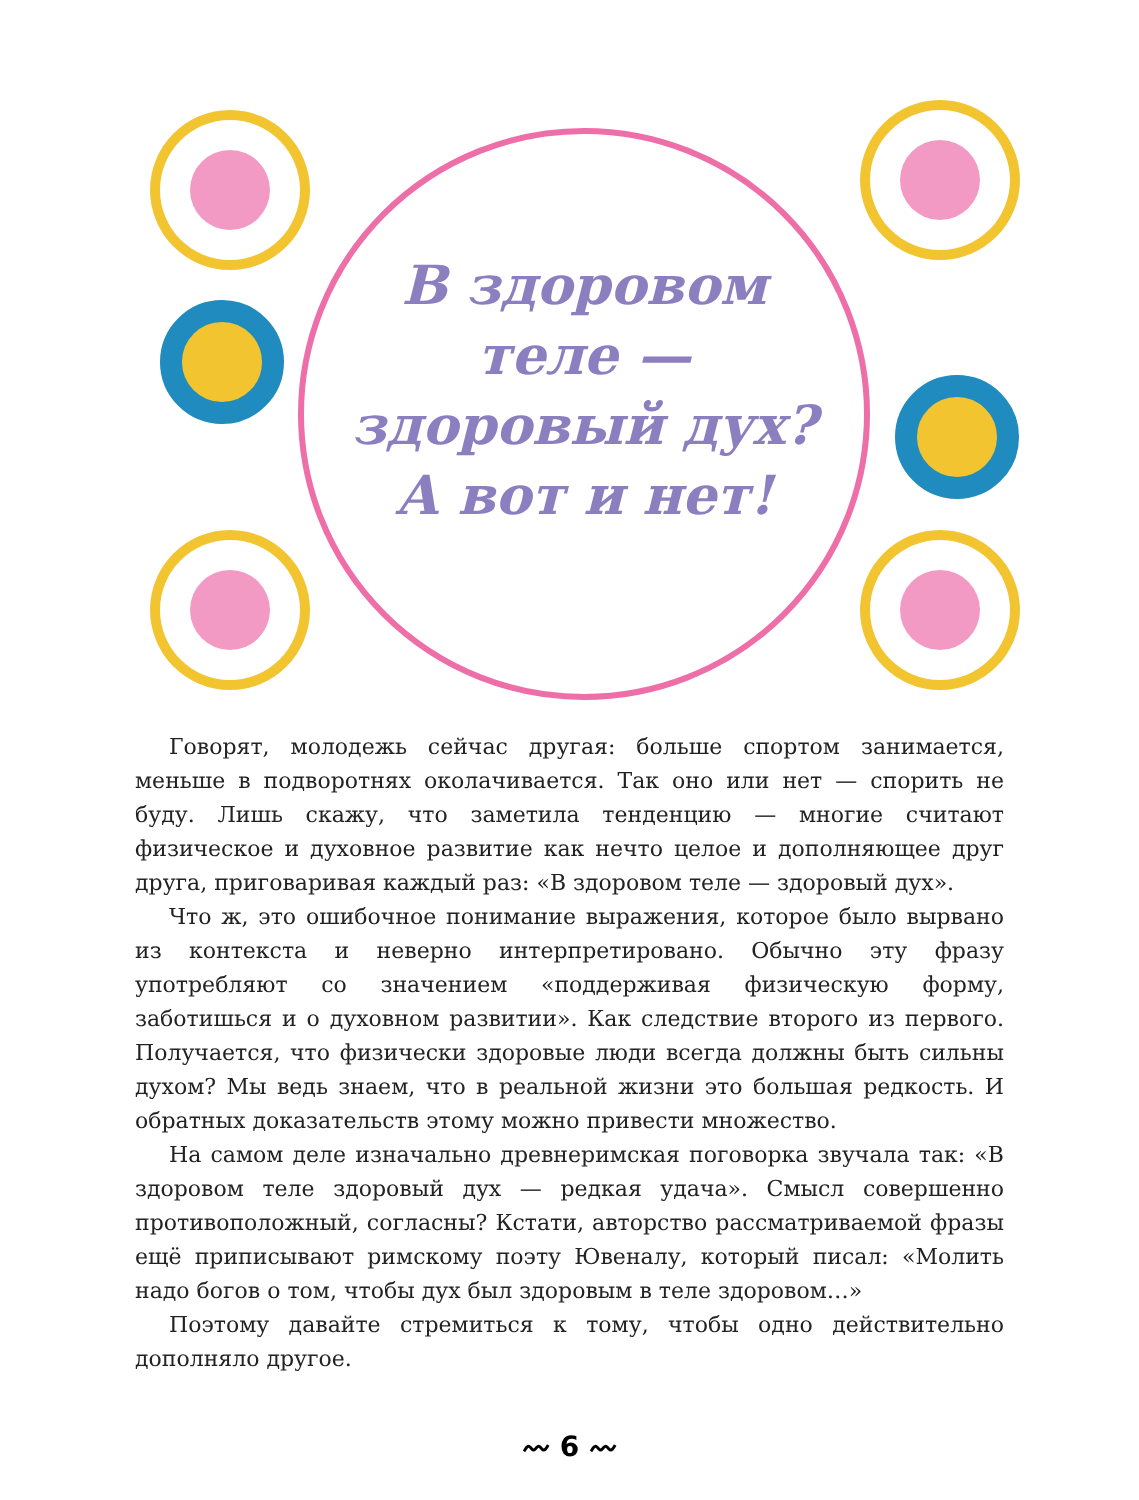В здоровом
теле —
здоровый дух?
А вот и нет!
Говорят, молодежь сейчас другая: больше спортом занимается, меньше в подворотнях околачивается. Так оно или нет — спорить не буду. Лишь скажу, что заметила тенденцию — многие считают физическое и духовное развитие как нечто целое и дополняющее друг друга, приговаривая каждый раз: «В здоровом теле — здоровый дух».
Что ж, это ошибочное понимание выражения, которое было вырвано из контекста и неверно интерпретировано. Обычно эту фразу употребляют со значением «поддерживая физическую форму, заботишься и о духовном развитии». Как следствие второго из первого. Получается, что физически здоровые люди всегда должны быть сильны духом? Мы ведь знаем, что в реальной жизни это большая редкость. И обратных доказательств этому можно привести множество.
На самом деле изначально древнеримская поговорка звучала так: «В здоровом теле здоровый дух — редкая удача». Смысл совершенно противоположный, согласны? Кстати, авторство рассматриваемой фразы ещё приписывают римскому поэту Ювеналу, который писал: «Молить надо богов о том, чтобы дух был здоровым в теле здоровом…»
Поэтому давайте стремиться к тому, чтобы одно действительно дополняло другое.
〰 6 〰